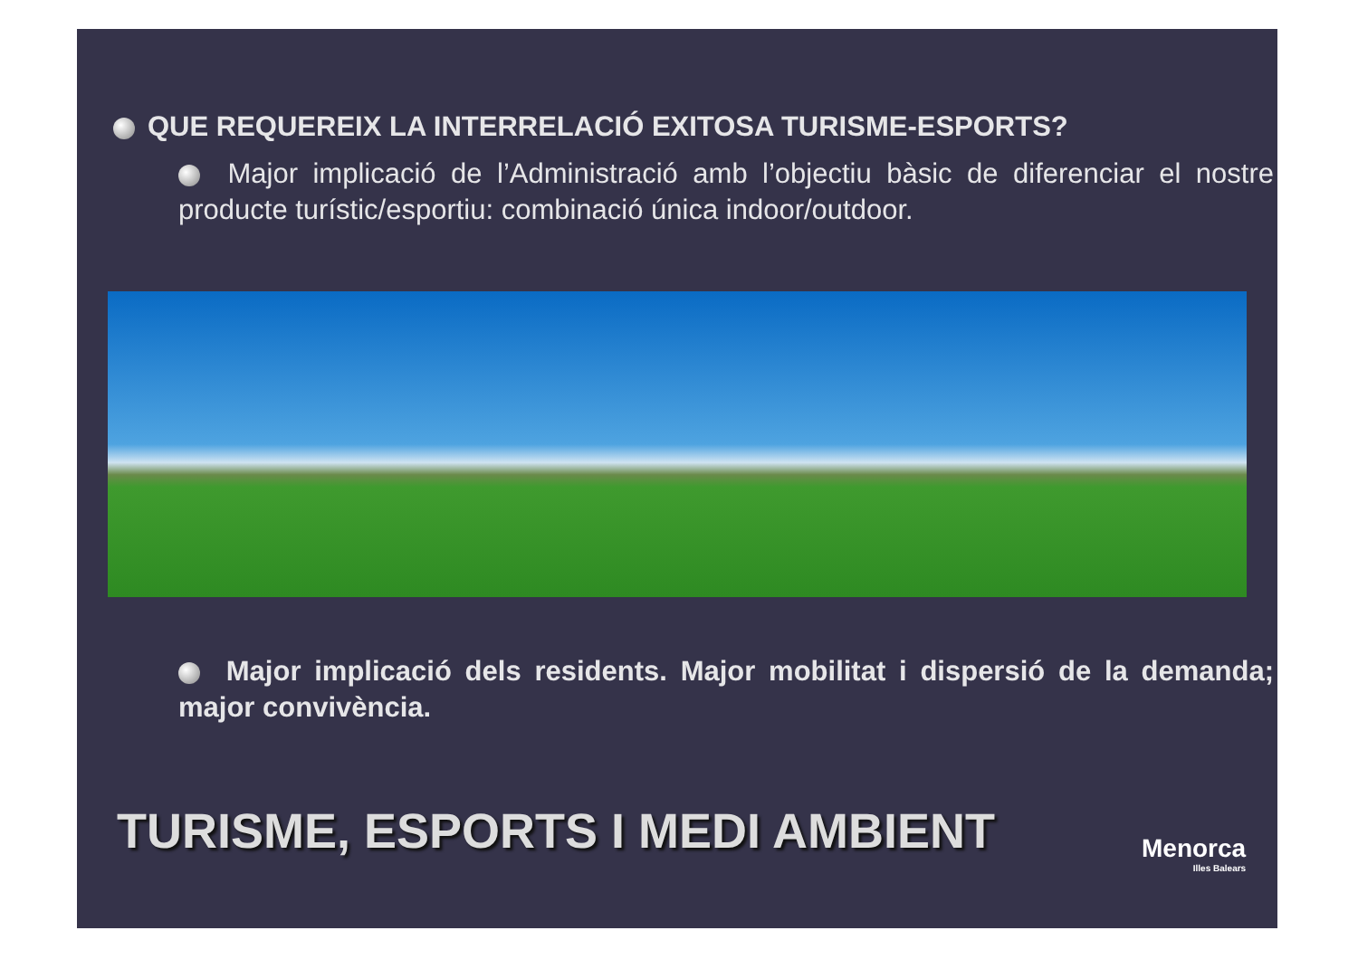QUE REQUEREIX LA INTERRELACIÓ EXITOSA TURISME-ESPORTS?
Major implicació de l’Administració amb l’objectiu bàsic de diferenciar el nostre producte turístic/esportiu: combinació única indoor/outdoor.
Major implicació dels residents. Major mobilitat i dispersió de la demanda; major convivència.
TURISME, ESPORTS I MEDI AMBIENT
Menorca
Illes Balears